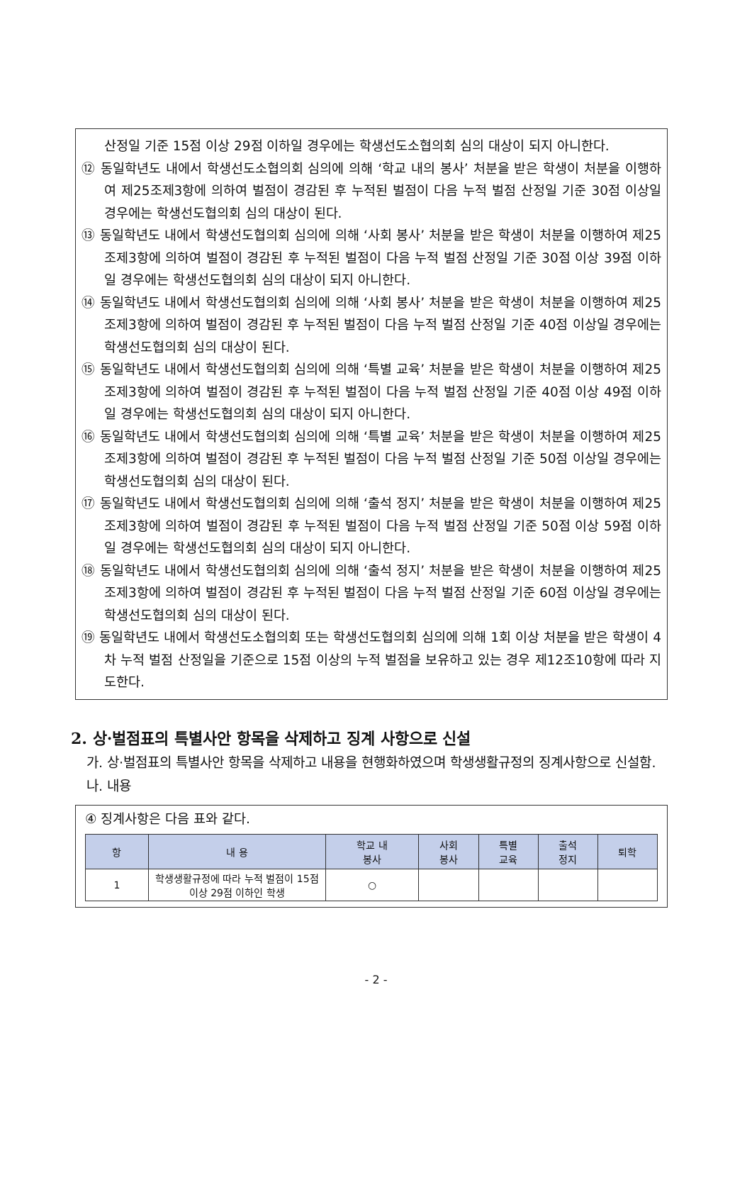산정일 기준 15점 이상 29점 이하일 경우에는 학생선도소협의회 심의 대상이 되지 아니한다.
⑫ 동일학년도 내에서 학생선도소협의회 심의에 의해 ‘학교 내의 봉사’ 처분을 받은 학생이 처분을 이행하여 제25조제3항에 의하여 벌점이 경감된 후 누적된 벌점이 다음 누적 벌점 산정일 기준 30점 이상일 경우에는 학생선도협의회 심의 대상이 된다.
⑬ 동일학년도 내에서 학생선도협의회 심의에 의해 ‘사회 봉사’ 처분을 받은 학생이 처분을 이행하여 제25조제3항에 의하여 벌점이 경감된 후 누적된 벌점이 다음 누적 벌점 산정일 기준 30점 이상 39점 이하 일 경우에는 학생선도협의회 심의 대상이 되지 아니한다.
⑭ 동일학년도 내에서 학생선도협의회 심의에 의해 ‘사회 봉사’ 처분을 받은 학생이 처분을 이행하여 제25조제3항에 의하여 벌점이 경감된 후 누적된 벌점이 다음 누적 벌점 산정일 기준 40점 이상일 경우에는 학생선도협의회 심의 대상이 된다.
⑮ 동일학년도 내에서 학생선도협의회 심의에 의해 ‘특별 교육’ 처분을 받은 학생이 처분을 이행하여 제25조제3항에 의하여 벌점이 경감된 후 누적된 벌점이 다음 누적 벌점 산정일 기준 40점 이상 49점 이하 일 경우에는 학생선도협의회 심의 대상이 되지 아니한다.
⑯ 동일학년도 내에서 학생선도협의회 심의에 의해 ‘특별 교육’ 처분을 받은 학생이 처분을 이행하여 제25조제3항에 의하여 벌점이 경감된 후 누적된 벌점이 다음 누적 벌점 산정일 기준 50점 이상일 경우에는 학생선도협의회 심의 대상이 된다.
⑰ 동일학년도 내에서 학생선도협의회 심의에 의해 ‘출석 정지’ 처분을 받은 학생이 처분을 이행하여 제25조제3항에 의하여 벌점이 경감된 후 누적된 벌점이 다음 누적 벌점 산정일 기준 50점 이상 59점 이하일 경우에는 학생선도협의회 심의 대상이 되지 아니한다.
⑱ 동일학년도 내에서 학생선도협의회 심의에 의해 ‘출석 정지’ 처분을 받은 학생이 처분을 이행하여 제25조제3항에 의하여 벌점이 경감된 후 누적된 벌점이 다음 누적 벌점 산정일 기준 60점 이상일 경우에는 학생선도협의회 심의 대상이 된다.
⑲ 동일학년도 내에서 학생선도소협의회 또는 학생선도협의회 심의에 의해 1회 이상 처분을 받은 학생이 4차 누적 벌점 산정일을 기준으로 15점 이상의 누적 벌점을 보유하고 있는 경우 제12조10항에 따라 지도한다.
2. 상·벌점표의 특별사안 항목을 삭제하고 징계 사항으로 신설
가. 상·벌점표의 특별사안 항목을 삭제하고 내용을 현행화하였으며 학생생활규정의 징계사항으로 신설함.
나. 내용
④ 징계사항은 다음 표와 같다.
| 항 | 내 용 | 학교 내 봉사 | 사회 봉사 | 특별 교육 | 출석 정지 | 퇴학 |
| --- | --- | --- | --- | --- | --- | --- |
| 1 | 학생생활규정에 따라 누적 벌점이 15점 이상 29점 이하인 학생 | ○ | | | | |
- 2 -